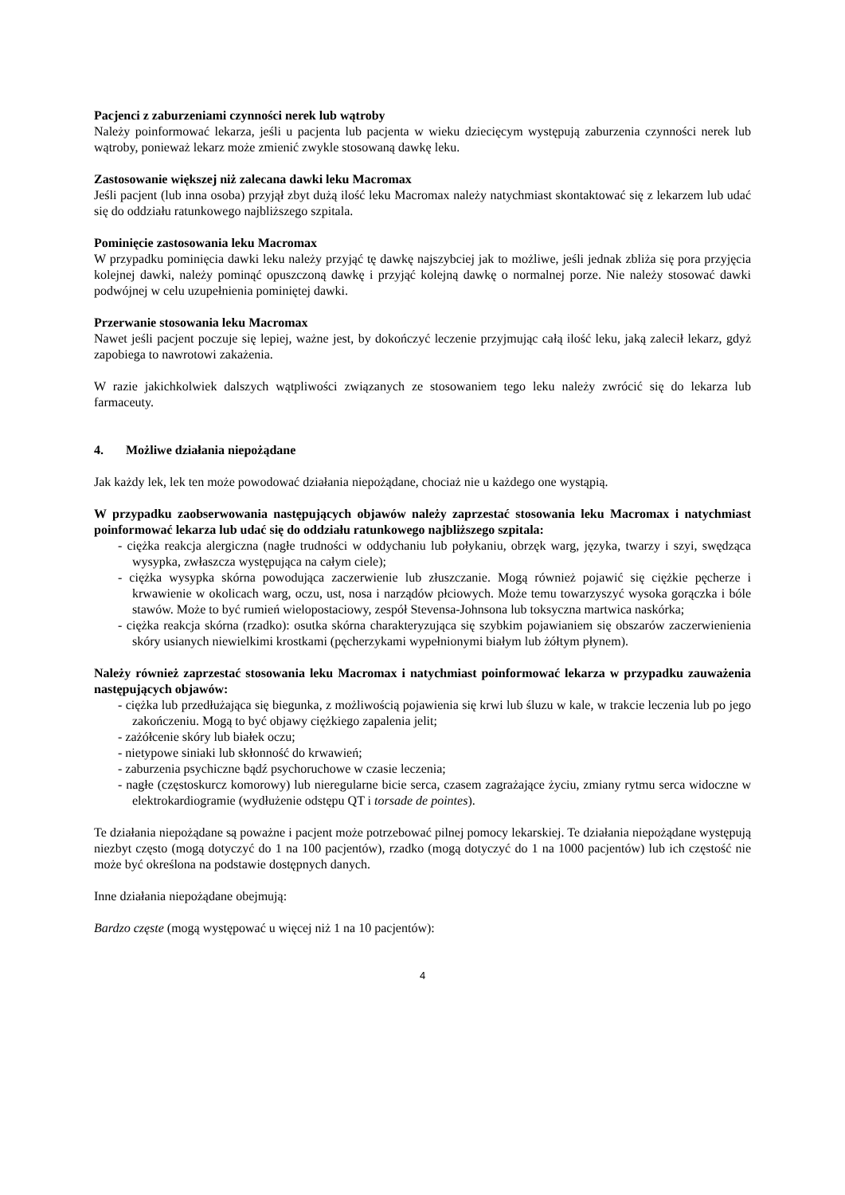Pacjenci z zaburzeniami czynności nerek lub wątroby
Należy poinformować lekarza, jeśli u pacjenta lub pacjenta w wieku dziecięcym występują zaburzenia czynności nerek lub wątroby, ponieważ lekarz może zmienić zwykle stosowaną dawkę leku.
Zastosowanie większej niż zalecana dawki leku Macromax
Jeśli pacjent (lub inna osoba) przyjął zbyt dużą ilość leku Macromax należy natychmiast skontaktować się z lekarzem lub udać się do oddziału ratunkowego najbliższego szpitala.
Pominięcie zastosowania leku Macromax
W przypadku pominięcia dawki leku należy przyjąć tę dawkę najszybciej jak to możliwe, jeśli jednak zbliża się pora przyjęcia kolejnej dawki, należy pominąć opuszczoną dawkę i przyjąć kolejną dawkę o normalnej porze. Nie należy stosować dawki podwójnej w celu uzupełnienia pominiętej dawki.
Przerwanie stosowania leku Macromax
Nawet jeśli pacjent poczuje się lepiej, ważne jest, by dokończyć leczenie przyjmując całą ilość leku, jaką zalecił lekarz, gdyż zapobiega to nawrotowi zakażenia.
W razie jakichkolwiek dalszych wątpliwości związanych ze stosowaniem tego leku należy zwrócić się do lekarza lub farmaceuty.
4. Możliwe działania niepożądane
Jak każdy lek, lek ten może powodować działania niepożądane, chociaż nie u każdego one wystąpią.
W przypadku zaobserwowania następujących objawów należy zaprzestać stosowania leku Macromax i natychmiast poinformować lekarza lub udać się do oddziału ratunkowego najbliższego szpitala:
- ciężka reakcja alergiczna (nagłe trudności w oddychaniu lub połykaniu, obrzęk warg, języka, twarzy i szyi, swędząca wysypka, zwłaszcza występująca na całym ciele);
- ciężka wysypka skórna powodująca zaczerwienie lub złuszczanie. Mogą również pojawić się ciężkie pęcherze i krwawienie w okolicach warg, oczu, ust, nosa i narządów płciowych. Może temu towarzyszyć wysoka gorączka i bóle stawów. Może to być rumień wielopostaciowy, zespół Stevensa-Johnsona lub toksyczna martwica naskórka;
- ciężka reakcja skórna (rzadko): osutka skórna charakteryzująca się szybkim pojawianiem się obszarów zaczerwienienia skóry usianych niewielkimi krostkami (pęcherzykami wypełnionymi białym lub żółtym płynem).
Należy również zaprzestać stosowania leku Macromax i natychmiast poinformować lekarza w przypadku zauważenia następujących objawów:
- ciężka lub przedłużająca się biegunka, z możliwością pojawienia się krwi lub śluzu w kale, w trakcie leczenia lub po jego zakończeniu. Mogą to być objawy ciężkiego zapalenia jelit;
- zażółcenie skóry lub białek oczu;
- nietypowe siniaki lub skłonność do krwawień;
- zaburzenia psychiczne bądź psychoruchowe w czasie leczenia;
- nagłe (częstoskurcz komorowy) lub nieregularne bicie serca, czasem zagrażające życiu, zmiany rytmu serca widoczne w elektrokardiogramie (wydłużenie odstępu QT i torsade de pointes).
Te działania niepożądane są poważne i pacjent może potrzebować pilnej pomocy lekarskiej. Te działania niepożądane występują niezbyt często (mogą dotyczyć do 1 na 100 pacjentów), rzadko (mogą dotyczyć do 1 na 1000 pacjentów) lub ich częstość nie może być określona na podstawie dostępnych danych.
Inne działania niepożądane obejmują:
Bardzo częste (mogą występować u więcej niż 1 na 10 pacjentów):
4